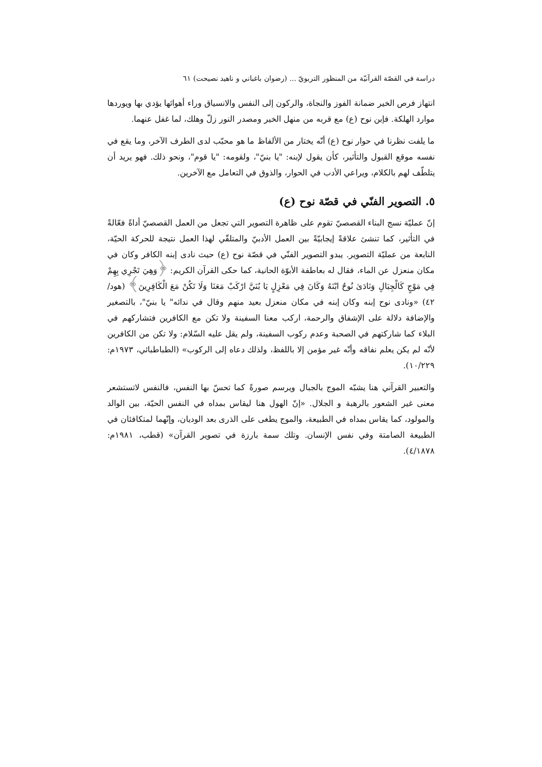دراسة في القصّة القرآنيّة من المنظور التربويّ ... (رضوان باغباني و ناهيد نصيحت) ٦١
انتهاز فرص الخير ضمانة الفوز والنجاة، والركون إلى النفس والانسياق وراء أهوائها يؤدي بها ويوردها موارد الهلكة. فإبن نوح (ع) مع قربه من منهل الخير ومصدر النور زلّ وهلك، لما غفل عنهما.
ما يلفت نظرنا في حوار نوح (ع) أنّه يختار من الألفاظ ما هو محبّب لدى الطرف الآخر، وما يقع في نفسه موقع القبول والتأثير، كأن يقول لإبنه: "يا بنيّ"، ولقومه: "يا قوم"، ونحو ذلك. فهو يريد أن يتلطّف لهم بالكلام، ويراعي الأدب في الحوار، والذوق في التعامل مع الآخرين.
٥. التصوير الفنّي في قصّة نوح (ع)
إنّ عمليّة نسج البناء القصصيّ تقوم على ظاهرة التصوير التي تجعل من العمل القصصيّ أداةً فعّالةً في التأثير، كما تنشئ علاقةً إيجابيّةً بين العمل الأدبيّ والمتلقّي لهذا العمل نتيجة للحركة الحيّة، النابعة من عمليّة التصوير. يبدو التصوير الفنّي في قصّة نوح (ع) حيث نادى إبنه الكافر وكان في مكان منعزل عن الماء، فقال له بعاطفة الأبوّة الحانية، كما حكى القرآن الكريم: ﴿وَهِيَ تَجْرِي بِهِمْ فِي مَوْجٍ كَالْجِبَالِ وَنَادَىٰ نُوحٌ ابْنَهُ وَكَانَ فِي مَعْزِلٍ يَا بُنَيَّ ارْكَبْ مَعَنَا وَلَا تَكُنْ مَعَ الْكَافِرِينَ﴾ (هود/ ٤٢) «ونادى نوح إبنه وكان إبنه في مكان منعزل بعيد منهم وقال في ندائه" يا بنيّ"، بالتصغير والإضافة دلالة على الإشفاق والرحمة، اركب معنا السفينة ولا تكن مع الكافرين فتشاركهم في البلاء كما شاركتهم في الصحبة وعدم ركوب السفينة، ولم يقل عليه السّلام: ولا تكن من الكافرين لأنّه لم يكن يعلم نفاقه وأنّه غير مؤمن إلا باللفظ، ولذلك دعاه إلى الركوب» (الطباطبائي، ١٩٧٣م: ١٠/٢٢٩).
والتعبير القرآني هنا يشبّه الموج بالجبال ويرسم صورةً كما تحسّ بها النفس، فالنفس لاتستشعر معنى غير الشعور بالرهبة و الجلال. «إنّ الهول هنا ليقاس بمداه في النفس الحيّة، بين الوالد والمولود، كما يقاس بمداه في الطبيعة، والموج يطغى على الذرى بعد الوديان، وإنّهما لمتكافئان في الطبيعة الصامتة وفي نفس الإنسان. وتلك سمة بارزة في تصوير القرآن» (قطب، ١٩٨١م: ٤/١٨٧٨).